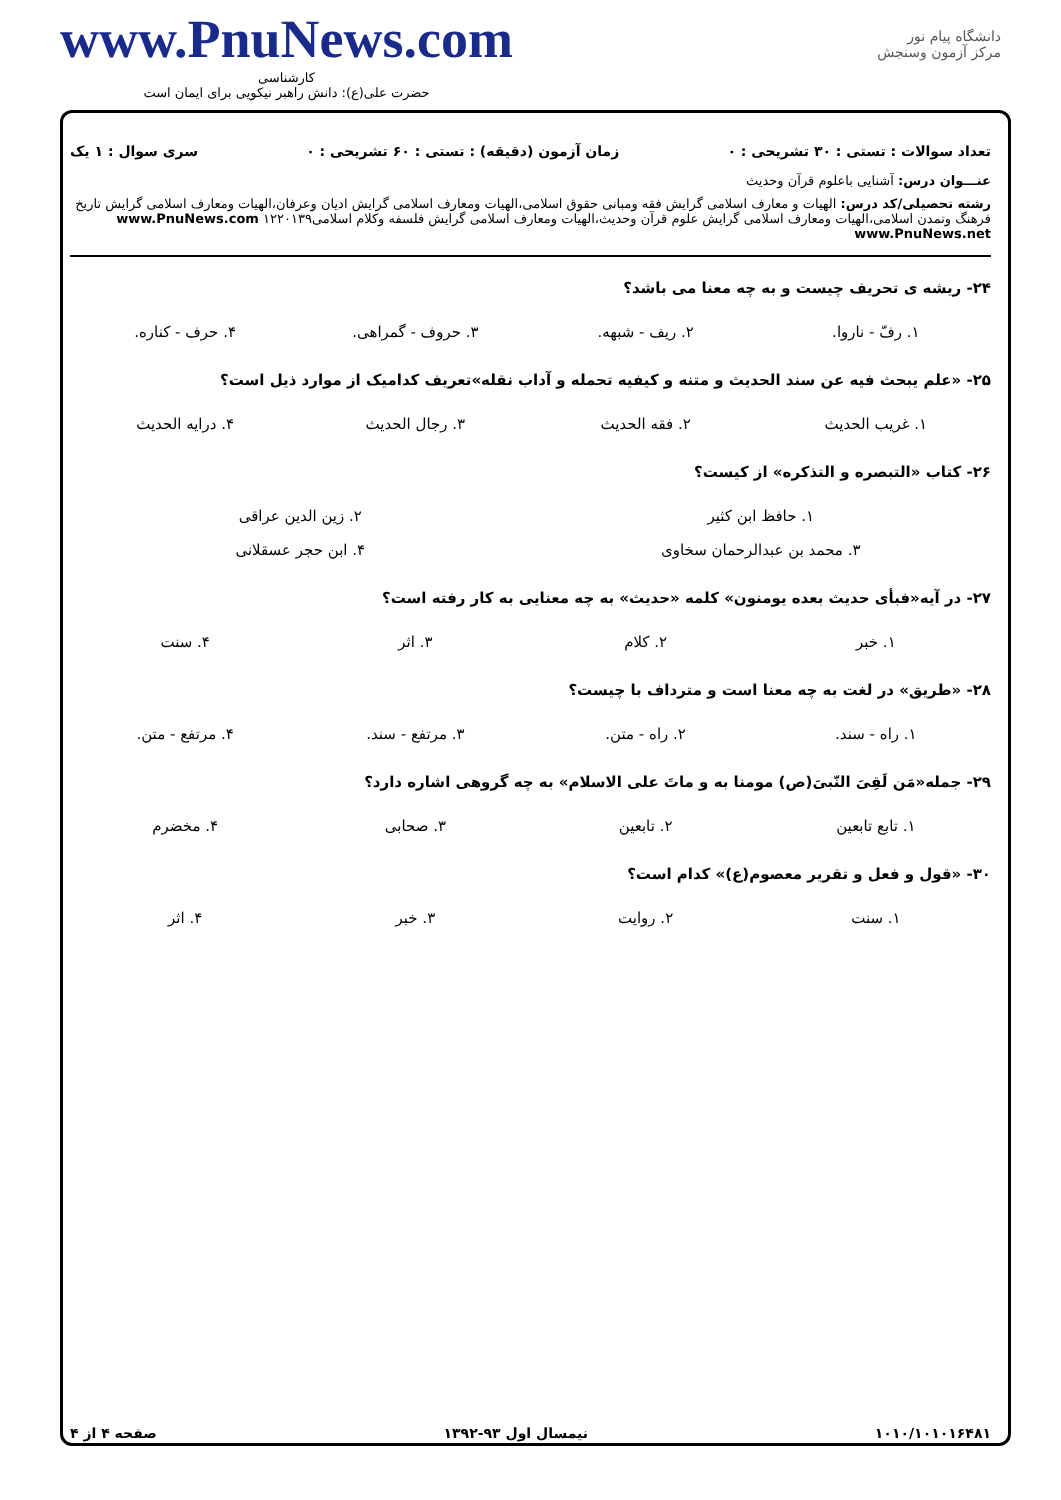دانشگاه پیام نور
مرکز آزمون وسنجش
www.PnuNews.com
کارشناسی
حضرت علی(ع): دانش راهبر نیکویی برای ایمان است
تعداد سوالات : تستی : ۳۰ تشریحی : ۰ زمان آزمون (دقیقه) : تستی : ۶۰ تشریحی : ۰ سری سوال : ۱ یک
عنـــوان درس: آشنایی باعلوم قرآن وحدیث
رشته تحصیلی/کد درس: الهیات و معارف اسلامی گرایش فقه ومبانی حقوق اسلامی،الهیات ومعارف اسلامی گرایش ادیان وعرفان،الهیات ومعارف اسلامی گرایش تاریخ فرهنگ وتمدن اسلامی،الهیات ومعارف اسلامی گرایش علوم قرآن وحدیث،الهیات ومعارف اسلامی گرایش فلسفه وکلام اسلامی۱۲۲۰۱۳۹ www.PnuNews.com www.PnuNews.net
۲۴- ریشه ی تحریف چیست و به چه معنا می باشد؟
| ۱. رفّ - ناروا. | ۲. ریف - شبهه. | ۳. حروف - گمراهی. | ۴. حرف - کناره. |
۲۵- «علم یبحث فیه عن سند الحدیث و متنه و کیفیه تحمله و آداب نقله»تعریف کدامیک از موارد ذیل است؟
| ۱. غریب الحدیث | ۲. فقه الحدیث | ۳. رجال الحدیث | ۴. درایه الحدیث |
۲۶- کتاب «التبصره و التذکره» از کیست؟
| ۱. حافظ ابن کثیر | ۲. زین الدین عراقی |
| ۳. محمد بن عبدالرحمان سخاوی | ۴. ابن حجر عسقلانی |
۲۷- در آیه«فبأی حدیث بعده یومنون» کلمه «حدیث» به چه معنایی به کار رفته است؟
| ۱. خبر | ۲. کلام | ۳. اثر | ۴. سنت |
۲۸- «طریق» در لغت به چه معنا است و مترداف با چیست؟
| ۱. راه - سند. | ۲. راه - متن. | ۳. مرتفع - سند. | ۴. مرتفع - متن. |
۲۹- جمله«مَن لَقِیَ النّبیَ(ص) مومنا به و ماتَ علی الاسلام» به چه گروهی اشاره دارد؟
| ۱. تابع تابعین | ۲. تابعین | ۳. صحابی | ۴. مخضرم |
۳۰- «قول و فعل و تقریر معصوم(ع)» کدام است؟
| ۱. سنت | ۲. روایت | ۳. خبر | ۴. اثر |
۱۰۱۰/۱۰۱۰۱۶۴۸۱ نیمسال اول ۹۳-۱۳۹۲ صفحه ۴ از ۴